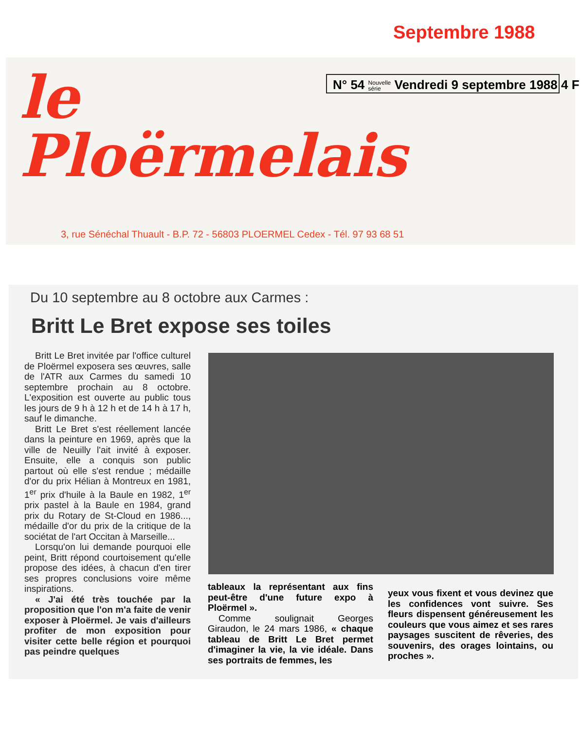Septembre 1988
le
Ploërmelais
N° 54 Nouvelle
série Vendredi 9 septembre 1988 4 F
3, rue Sénéchal Thuault - B.P. 72 - 56803 PLOERMEL Cedex - Tél. 97 93 68 51
Du 10 septembre au 8 octobre aux Carmes :
Britt Le Bret expose ses toiles
Britt Le Bret invitée par l'office culturel de Ploërmel exposera ses œuvres, salle de l'ATR aux Carmes du samedi 10 septembre prochain au 8 octobre. L'exposition est ouverte au public tous les jours de 9 h à 12 h et de 14 h à 17 h, sauf le dimanche.
Britt Le Bret s'est réellement lancée dans la peinture en 1969, après que la ville de Neuilly l'ait invité à exposer. Ensuite, elle a conquis son public partout où elle s'est rendue ; médaille d'or du prix Hélian à Montreux en 1981, 1<sup>er</sup> prix d'huile à la Baule en 1982, 1<sup>er</sup> prix pastel à la Baule en 1984, grand prix du Rotary de St-Cloud en 1986..., médaille d'or du prix de la critique de la sociétat de l'art Occitan à Marseille...
Lorsqu'on lui demande pourquoi elle peint, Britt répond courtoisement qu'elle propose des idées, à chacun d'en tirer ses propres conclusions voire même inspirations.
« J'ai été très touchée par la proposition que l'on m'a faite de venir exposer à Ploërmel. Je vais d'ailleurs profiter de mon exposition pour visiter cette belle région et pourquoi pas peindre quelques
tableaux la représentant aux fins peut-être d'une future expo à Ploërmel ».
Comme soulignait Georges Giraudon, le 24 mars 1986, « chaque tableau de Britt Le Bret permet d'imaginer la vie, la vie idéale. Dans ses portraits de femmes, les
yeux vous fixent et vous devinez que les confidences vont suivre. Ses fleurs dispensent généreusement les couleurs que vous aimez et ses rares paysages suscitent de rêveries, des souvenirs, des orages lointains, ou proches ».